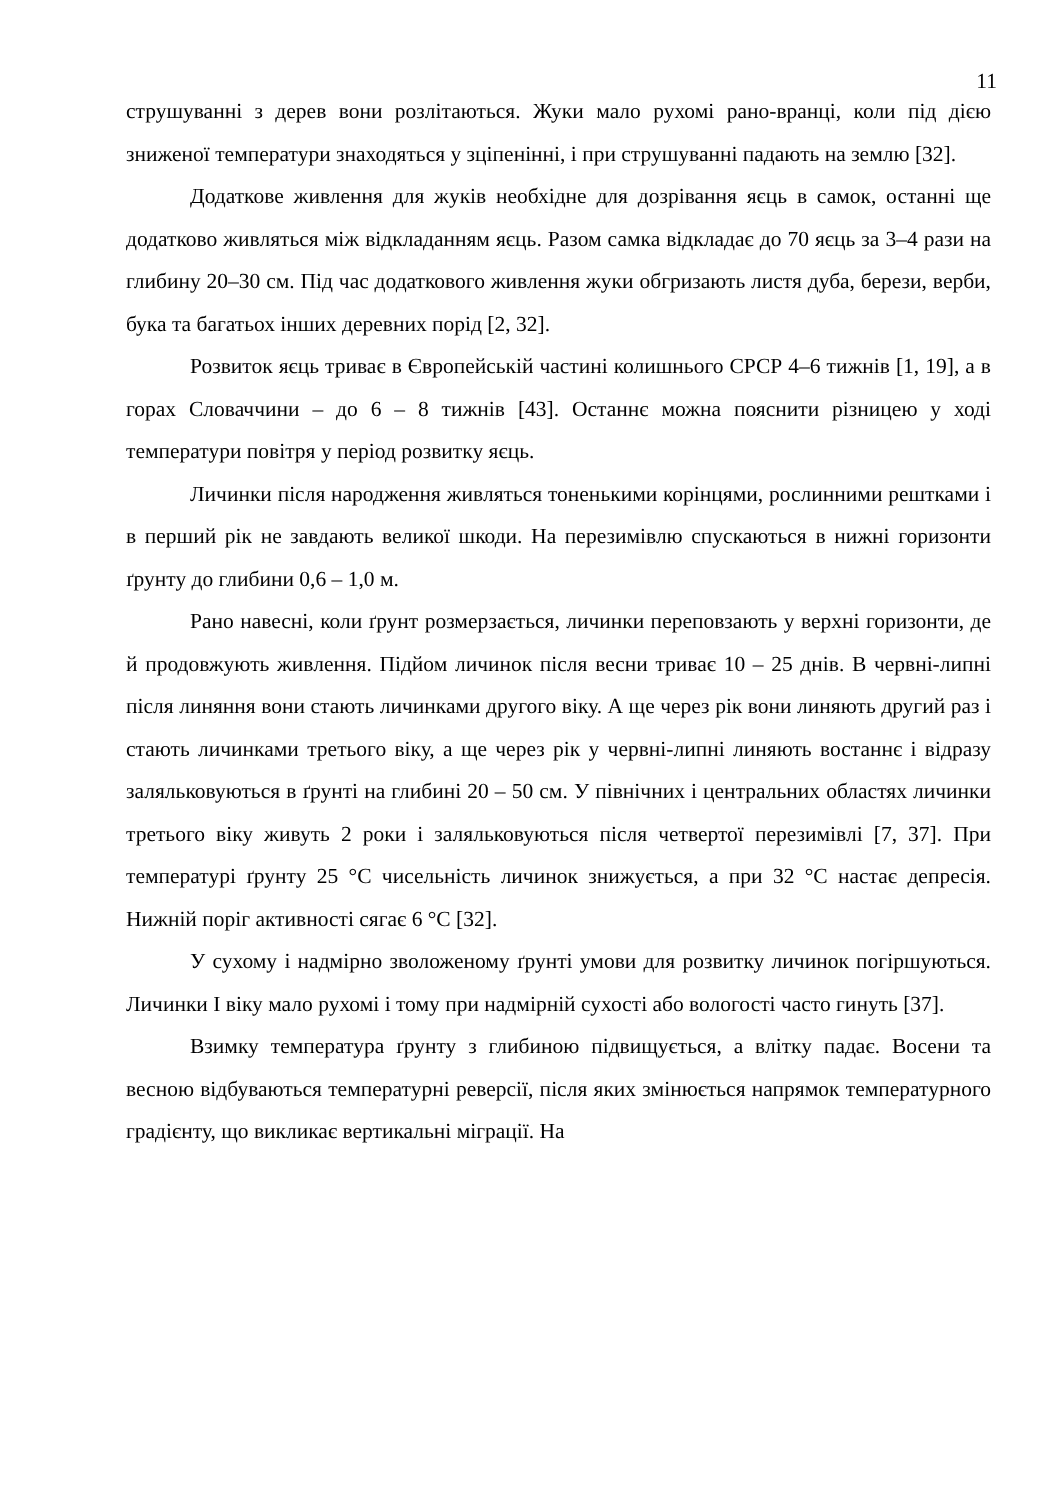11
струшуванні з дерев вони розлітаються. Жуки мало рухомі рано-вранці, коли під дією зниженої температури знаходяться у зціпенінні, і при струшуванні падають на землю [32].
Додаткове живлення для жуків необхідне для дозрівання яєць в самок, останні ще додатково живляться між відкладанням яєць. Разом самка відкладає до 70 яєць за 3–4 рази на глибину 20–30 см. Під час додаткового живлення жуки обгризають листя дуба, берези, верби, бука та багатьох інших деревних порід [2, 32].
Розвиток яєць триває в Європейській частині колишнього СРСР 4–6 тижнів [1, 19], а в горах Словаччини – до 6 – 8 тижнів [43]. Останнє можна пояснити різницею у ході температури повітря у період розвитку яєць.
Личинки після народження живляться тоненькими корінцями, рослинними рештками і в перший рік не завдають великої шкоди. На перезимівлю спускаються в нижні горизонти ґрунту до глибини 0,6 – 1,0 м.
Рано навесні, коли ґрунт розмерзається, личинки переповзають у верхні горизонти, де й продовжують живлення. Підйом личинок після весни триває 10 – 25 днів. В червні-липні після линяння вони стають личинками другого віку. А ще через рік вони линяють другий раз і стають личинками третього віку, а ще через рік у червні-липні линяють востаннє і відразу заляльковуються в ґрунті на глибині 20 – 50 см. У північних і центральних областях личинки третього віку живуть 2 роки і заляльковуються після четвертої перезимівлі [7, 37]. При температурі ґрунту 25 °С чисельність личинок знижується, а при 32 °С настає депресія. Нижній поріг активності сягає 6 °С [32].
У сухому і надмірно зволоженому ґрунті умови для розвитку личинок погіршуються. Личинки І віку мало рухомі і тому при надмірній сухості або вологості часто гинуть [37].
Взимку температура ґрунту з глибиною підвищується, а влітку падає. Восени та весною відбуваються температурні реверсії, після яких змінюється напрямок температурного градієнту, що викликає вертикальні міграції. На